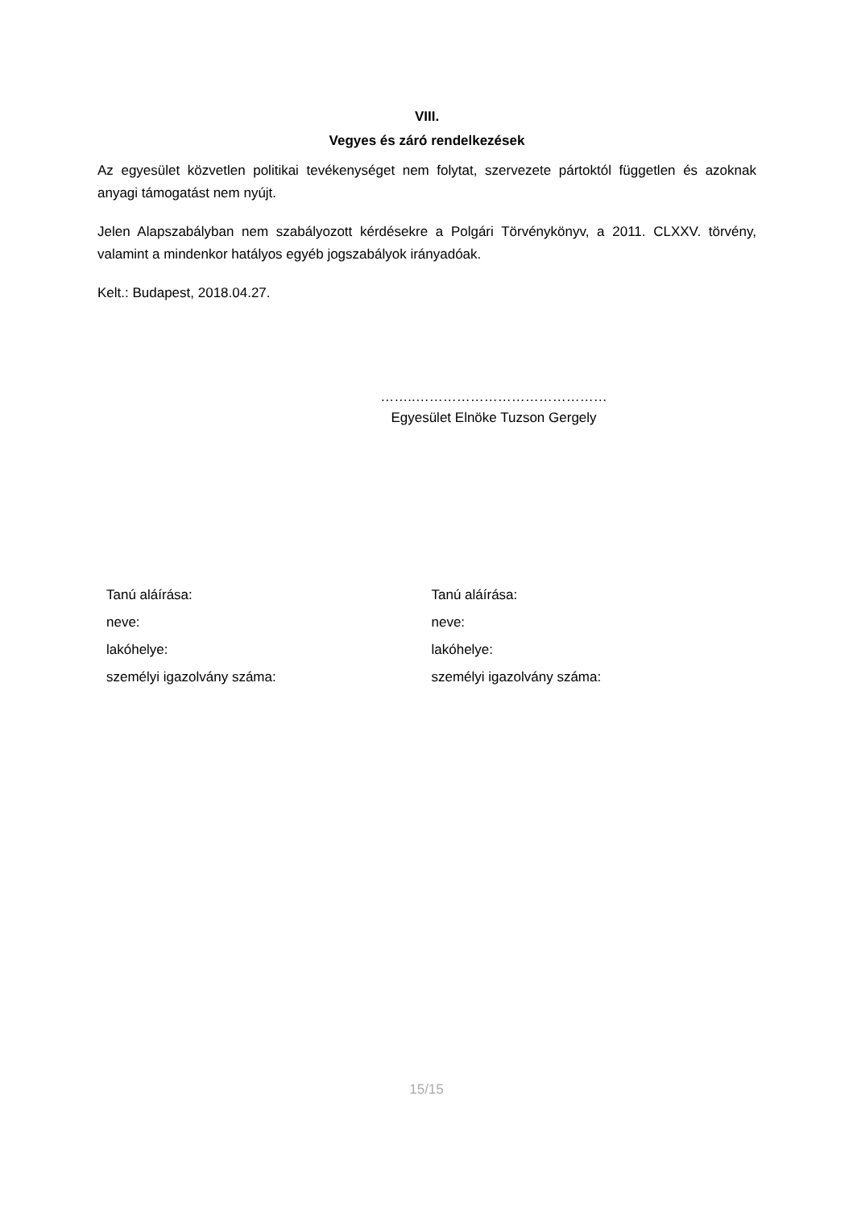VIII.
Vegyes és záró rendelkezések
Az egyesület közvetlen politikai tevékenységet nem folytat, szervezete pártoktól független és azoknak anyagi támogatást nem nyújt.
Jelen Alapszabályban nem szabályozott kérdésekre a Polgári Törvénykönyv, a 2011. CLXXV. törvény, valamint a mindenkor hatályos egyéb jogszabályok irányadóak.
Kelt.: Budapest, 2018.04.27.
……..……………………………………
Egyesület Elnöke Tuzson Gergely
Tanú aláírása:
neve:
lakóhelye:
személyi igazolvány száma:
Tanú aláírása:
neve:
lakóhelye:
személyi igazolvány száma:
15/15